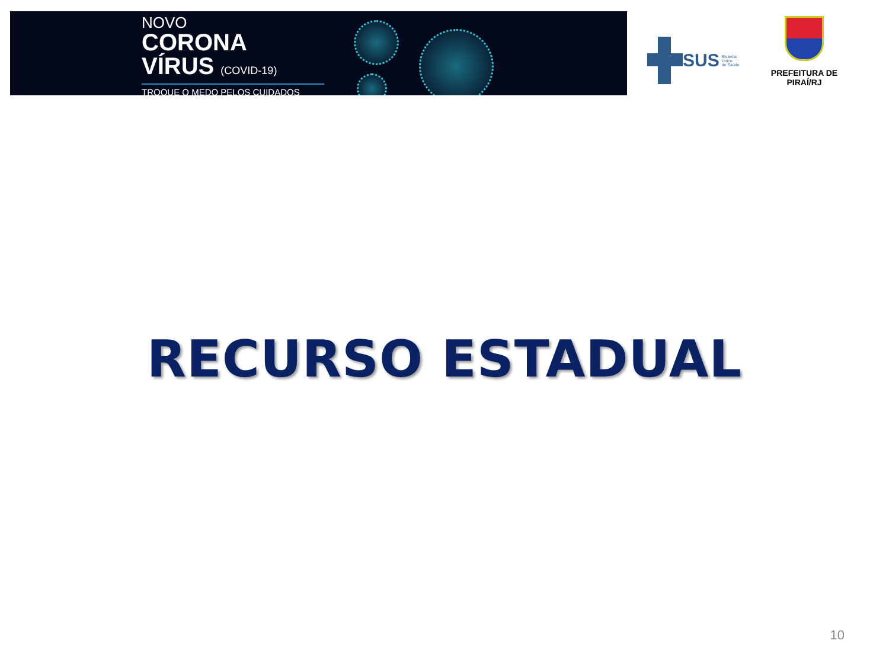NOVO
CORONA
VÍRUS (COVID-19)
TROQUE O MEDO PELOS CUIDADOS
SUS Sistema
Único
de Saúde
PREFEITURA DE PIRAÍ/RJ
RECURSO ESTADUAL
10